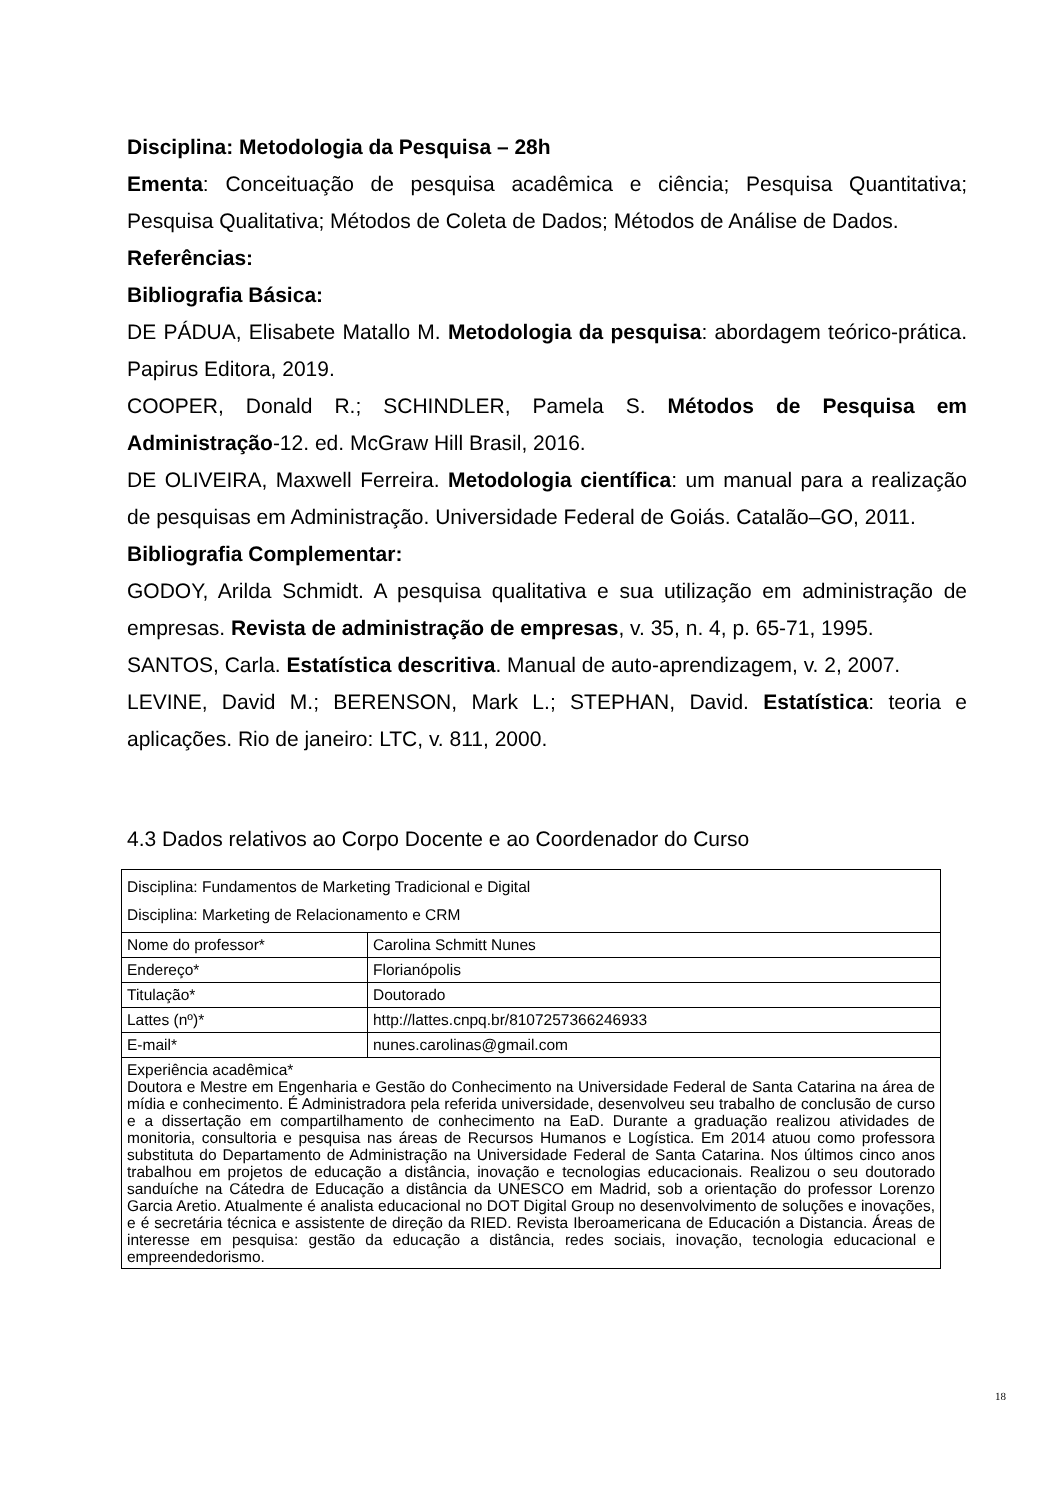Disciplina: Metodologia da Pesquisa – 28h
Ementa: Conceituação de pesquisa acadêmica e ciência; Pesquisa Quantitativa; Pesquisa Qualitativa; Métodos de Coleta de Dados; Métodos de Análise de Dados.
Referências:
Bibliografia Básica:
DE PÁDUA, Elisabete Matallo M. Metodologia da pesquisa: abordagem teórico-prática. Papirus Editora, 2019.
COOPER, Donald R.; SCHINDLER, Pamela S. Métodos de Pesquisa em Administração-12. ed. McGraw Hill Brasil, 2016.
DE OLIVEIRA, Maxwell Ferreira. Metodologia científica: um manual para a realização de pesquisas em Administração. Universidade Federal de Goiás. Catalão–GO, 2011.
Bibliografia Complementar:
GODOY, Arilda Schmidt. A pesquisa qualitativa e sua utilização em administração de empresas. Revista de administração de empresas, v. 35, n. 4, p. 65-71, 1995.
SANTOS, Carla. Estatística descritiva. Manual de auto-aprendizagem, v. 2, 2007.
LEVINE, David M.; BERENSON, Mark L.; STEPHAN, David. Estatística: teoria e aplicações. Rio de janeiro: LTC, v. 811, 2000.
4.3 Dados relativos ao Corpo Docente e ao Coordenador do Curso
| Disciplina: Fundamentos de Marketing Tradicional e Digital Disciplina: Marketing de Relacionamento e CRM | |
| Nome do professor* | Carolina Schmitt Nunes |
| Endereço* | Florianópolis |
| Titulação* | Doutorado |
| Lattes (nº)* | http://lattes.cnpq.br/8107257366246933 |
| E-mail* | nunes.carolinas@gmail.com |
| Experiência acadêmica* Doutora e Mestre em Engenharia e Gestão do Conhecimento na Universidade Federal de Santa Catarina na área de mídia e conhecimento. É Administradora pela referida universidade, desenvolveu seu trabalho de conclusão de curso e a dissertação em compartilhamento de conhecimento na EaD. Durante a graduação realizou atividades de monitoria, consultoria e pesquisa nas áreas de Recursos Humanos e Logística. Em 2014 atuou como professora substituta do Departamento de Administração na Universidade Federal de Santa Catarina. Nos últimos cinco anos trabalhou em projetos de educação a distância, inovação e tecnologias educacionais. Realizou o seu doutorado sanduíche na Cátedra de Educação a distância da UNESCO em Madrid, sob a orientação do professor Lorenzo Garcia Aretio. Atualmente é analista educacional no DOT Digital Group no desenvolvimento de soluções e inovações, e é secretária técnica e assistente de direção da RIED. Revista Iberoamericana de Educación a Distancia. Áreas de interesse em pesquisa: gestão da educação a distância, redes sociais, inovação, tecnologia educacional e empreendedorismo. | |
18